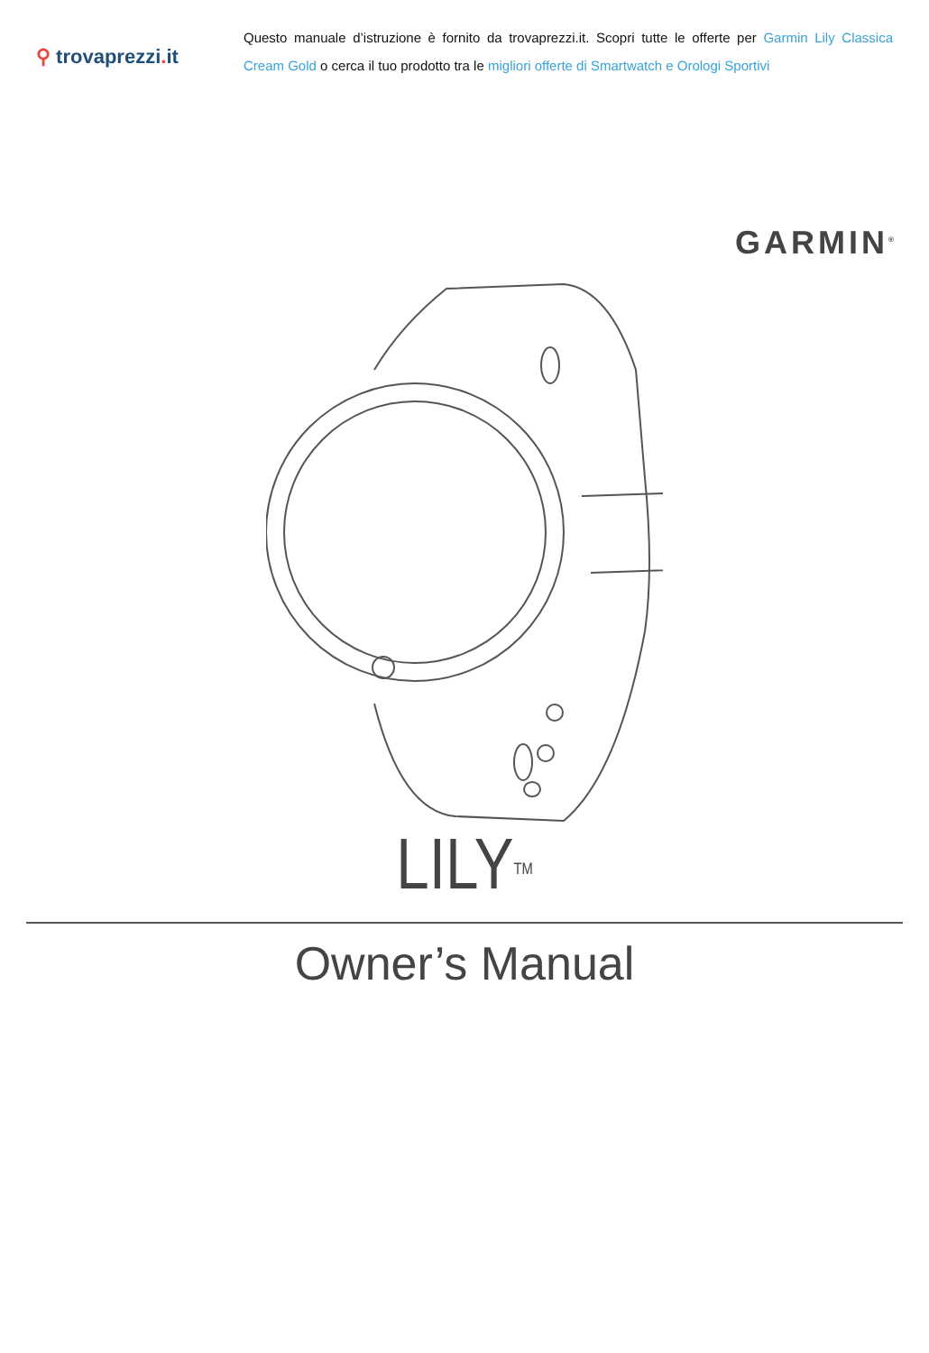⚲ trovaprezzi. it
Questo manuale d’istruzione è fornito da trovaprezzi.it. Scopri tutte le offerte per Garmin Lily Classica Cream Gold o cerca il tuo prodotto tra le migliori offerte di Smartwatch e Orologi Sportivi
GARMIN<sup>®</sup>
LILY<sup>TM</sup>
Owner’s Manual